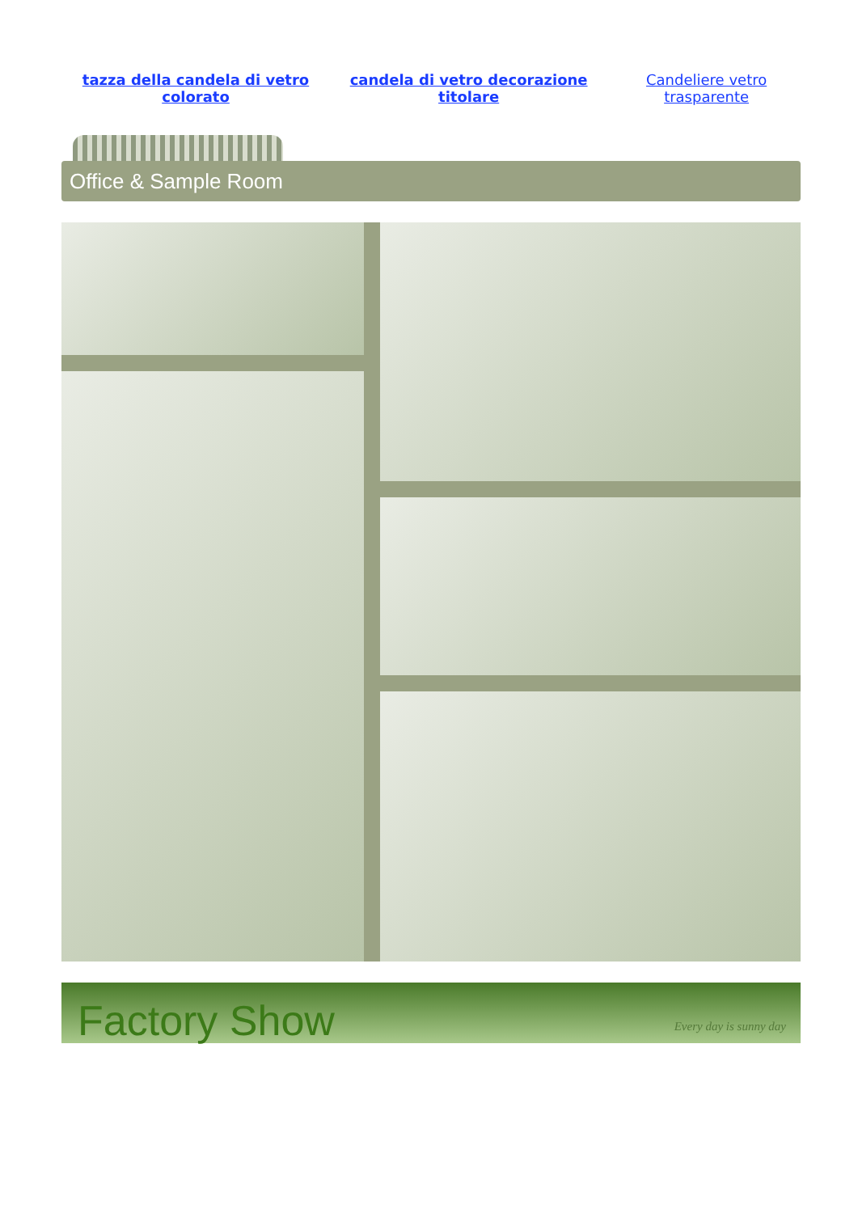| tazza della candela di vetro colorato | candela di vetro decorazione titolare | Candeliere vetro trasparente |
Office & Sample Room
Factory Show Every day is sunny day